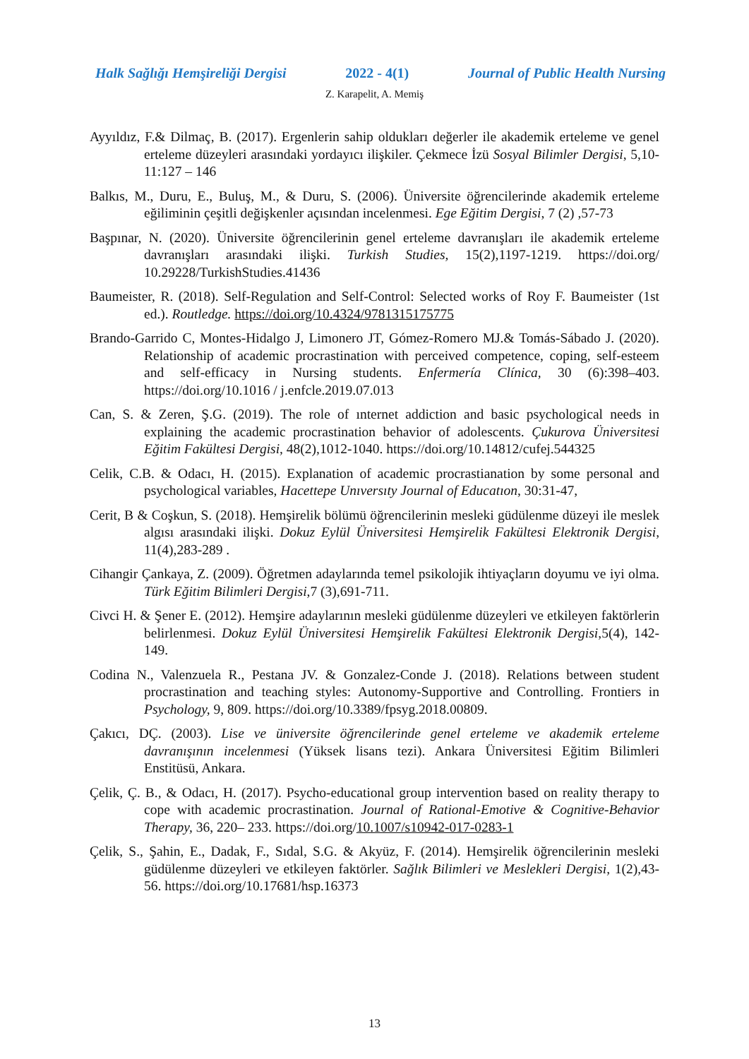Halk Sağlığı Hemşireliği Dergisi 2022 - 4(1) Journal of Public Health Nursing
Z. Karapelit, A. Memiş
Ayyıldız, F.& Dilmaç, B. (2017). Ergenlerin sahip oldukları değerler ile akademik erteleme ve genel erteleme düzeyleri arasındaki yordayıcı ilişkiler. Çekmece İzü Sosyal Bilimler Dergisi, 5,10-11:127 – 146
Balkıs, M., Duru, E., Buluş, M., & Duru, S. (2006). Üniversite öğrencilerinde akademik erteleme eğiliminin çeşitli değişkenler açısından incelenmesi. Ege Eğitim Dergisi, 7 (2) ,57-73
Başpınar, N. (2020). Üniversite öğrencilerinin genel erteleme davranışları ile akademik erteleme davranışları arasındaki ilişki. Turkish Studies, 15(2),1197-1219. https://doi.org/ 10.29228/TurkishStudies.41436
Baumeister, R. (2018). Self-Regulation and Self-Control: Selected works of Roy F. Baumeister (1st ed.). Routledge. https://doi.org/10.4324/9781315175775
Brando-Garrido C, Montes-Hidalgo J, Limonero JT, Gómez-Romero MJ.& Tomás-Sábado J. (2020). Relationship of academic procrastination with perceived competence, coping, self-esteem and self-efficacy in Nursing students. Enfermería Clínica, 30 (6):398–403. https://doi.org/10.1016 / j.enfcle.2019.07.013
Can, S. & Zeren, Ş.G. (2019). The role of ınternet addiction and basic psychological needs in explaining the academic procrastination behavior of adolescents. Çukurova Üniversitesi Eğitim Fakültesi Dergisi, 48(2),1012-1040. https://doi.org/10.14812/cufej.544325
Celik, C.B. & Odacı, H. (2015). Explanation of academic procrastianation by some personal and psychological variables, Hacettepe Unıversıty Journal of Educatıon, 30:31-47,
Cerit, B & Coşkun, S. (2018). Hemşirelik bölümü öğrencilerinin mesleki güdülenme düzeyi ile meslek algısı arasındaki ilişki. Dokuz Eylül Üniversitesi Hemşirelik Fakültesi Elektronik Dergisi, 11(4),283-289 .
Cihangir Çankaya, Z. (2009). Öğretmen adaylarında temel psikolojik ihtiyaçların doyumu ve iyi olma. Türk Eğitim Bilimleri Dergisi,7 (3),691-711.
Civci H. & Şener E. (2012). Hemşire adaylarının mesleki güdülenme düzeyleri ve etkileyen faktörlerin belirlenmesi. Dokuz Eylül Üniversitesi Hemşirelik Fakültesi Elektronik Dergisi,5(4), 142-149.
Codina N., Valenzuela R., Pestana JV. & Gonzalez-Conde J. (2018). Relations between student procrastination and teaching styles: Autonomy-Supportive and Controlling. Frontiers in Psychology, 9, 809. https://doi.org/10.3389/fpsyg.2018.00809.
Çakıcı, DÇ. (2003). Lise ve üniversite öğrencilerinde genel erteleme ve akademik erteleme davranışının incelenmesi (Yüksek lisans tezi). Ankara Üniversitesi Eğitim Bilimleri Enstitüsü, Ankara.
Çelik, Ç. B., & Odacı, H. (2017). Psycho-educational group intervention based on reality therapy to cope with academic procrastination. Journal of Rational-Emotive & Cognitive-Behavior Therapy, 36, 220– 233. https://doi.org/10.1007/s10942-017-0283-1
Çelik, S., Şahin, E., Dadak, F., Sıdal, S.G. & Akyüz, F. (2014). Hemşirelik öğrencilerinin mesleki güdülenme düzeyleri ve etkileyen faktörler. Sağlık Bilimleri ve Meslekleri Dergisi, 1(2),43-56. https://doi.org/10.17681/hsp.16373
13